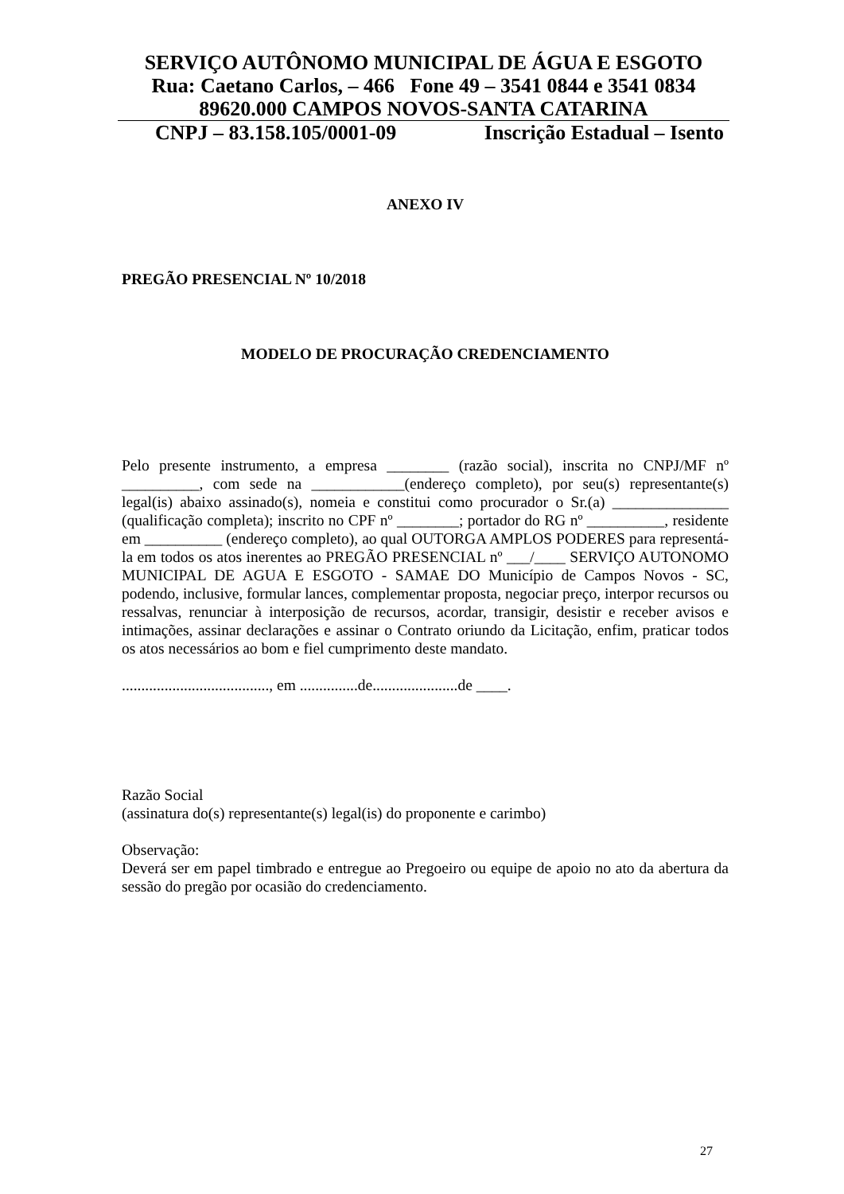SERVIÇO AUTÔNOMO MUNICIPAL DE ÁGUA E ESGOTO
Rua: Caetano Carlos, – 466 Fone 49 – 3541 0844 e 3541 0834
89620.000 CAMPOS NOVOS-SANTA CATARINA
CNPJ – 83.158.105/0001-09 Inscrição Estadual – Isento
ANEXO IV
PREGÃO PRESENCIAL Nº 10/2018
MODELO DE PROCURAÇÃO CREDENCIAMENTO
Pelo presente instrumento, a empresa ________ (razão social), inscrita no CNPJ/MF nº __________, com sede na ____________(endereço completo), por seu(s) representante(s) legal(is) abaixo assinado(s), nomeia e constitui como procurador o Sr.(a) _______________ (qualificação completa); inscrito no CPF nº ________; portador do RG nº __________, residente em __________ (endereço completo), ao qual OUTORGA AMPLOS PODERES para representá-la em todos os atos inerentes ao PREGÃO PRESENCIAL nº ___/____ SERVIÇO AUTONOMO MUNICIPAL DE AGUA E ESGOTO - SAMAE DO Município de Campos Novos - SC, podendo, inclusive, formular lances, complementar proposta, negociar preço, interpor recursos ou ressalvas, renunciar à interposição de recursos, acordar, transigir, desistir e receber avisos e intimações, assinar declarações e assinar o Contrato oriundo da Licitação, enfim, praticar todos os atos necessários ao bom e fiel cumprimento deste mandato.
......................................, em ...............de......................de ____.
Razão Social
(assinatura do(s) representante(s) legal(is) do proponente e carimbo)
Observação:
Deverá ser em papel timbrado e entregue ao Pregoeiro ou equipe de apoio no ato da abertura da sessão do pregão por ocasião do credenciamento.
27